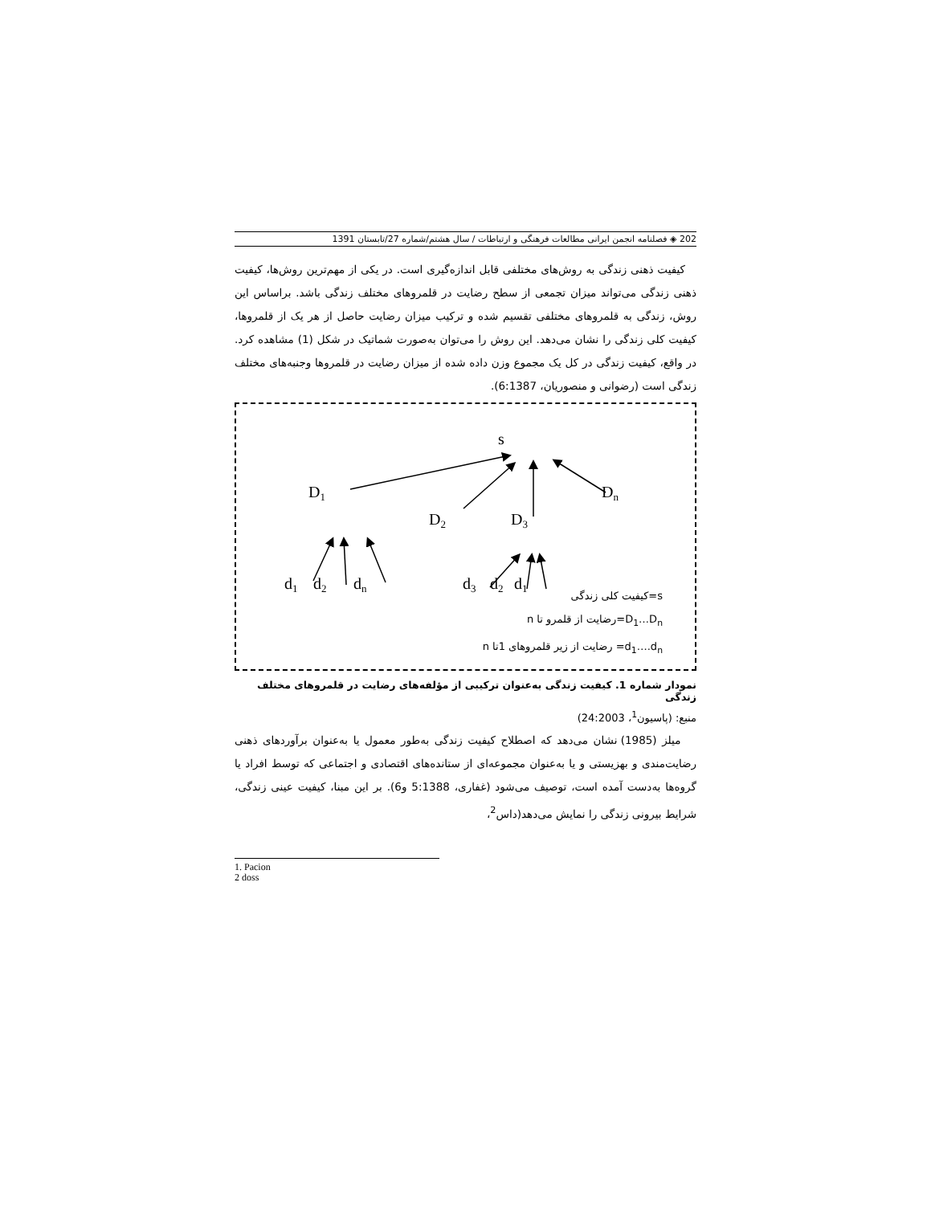202 ◈ فصلنامه انجمن ایرانی مطالعات فرهنگی و ارتباطات / سال هشتم/شماره 27/تابستان 1391
کیفیت ذهنی زندگی به روش‌های مختلفی قابل اندازه‌گیری است. در یکی از مهم‌ترین روش‌ها، کیفیت ذهنی زندگی می‌تواند میزان تجمعی از سطح رضایت در قلمروهای مختلف زندگی باشد. براساس این روش، زندگی به قلمروهای مختلفی تقسیم شده و ترکیب میزان رضایت حاصل از هر یک از قلمروها، کیفیت کلی زندگی را نشان می‌دهد. این روش را می‌توان به‌صورت شماتیک در شکل (1) مشاهده کرد. در واقع، کیفیت زندگی در کل یک مجموع وزن داده شده از میزان رضایت در قلمروها وجنبه‌های مختلف زندگی است (رضوانی و منصوریان، 6:1387).
s
D1
D2
D3
Dn
d1
d2
dn
d3
d2
d1
s=کیفیت کلی زندگی
D<sub>1</sub>…D<sub>n</sub>=رضایت از قلمرو تا n
d<sub>1</sub>….d<sub>n</sub>= رضایت از زیر قلمروهای 1تا n
نمودار شماره 1. کیفیت زندگی به‌عنوان ترکیبی از مؤلفه‌های رضایت در قلمروهای مختلف زندگی
منبع: (پاسیون<sup>1</sup>، 24:2003)
میلز (1985) نشان می‌دهد که اصطلاح کیفیت زندگی به‌طور معمول یا به‌عنوان برآوردهای ذهنی رضایت‌مندی و بهزیستی و یا به‌عنوان مجموعه‌ای از ستانده‌های اقتصادی و اجتماعی که توسط افراد یا گروه‌ها به‌دست آمده است، توصیف می‌شود (غفاری، 5:1388 و6). بر این مبنا، کیفیت عینی زندگی، شرایط بیرونی زندگی را نمایش می‌دهد(داس<sup>2</sup>،
1. Pacion
2 doss